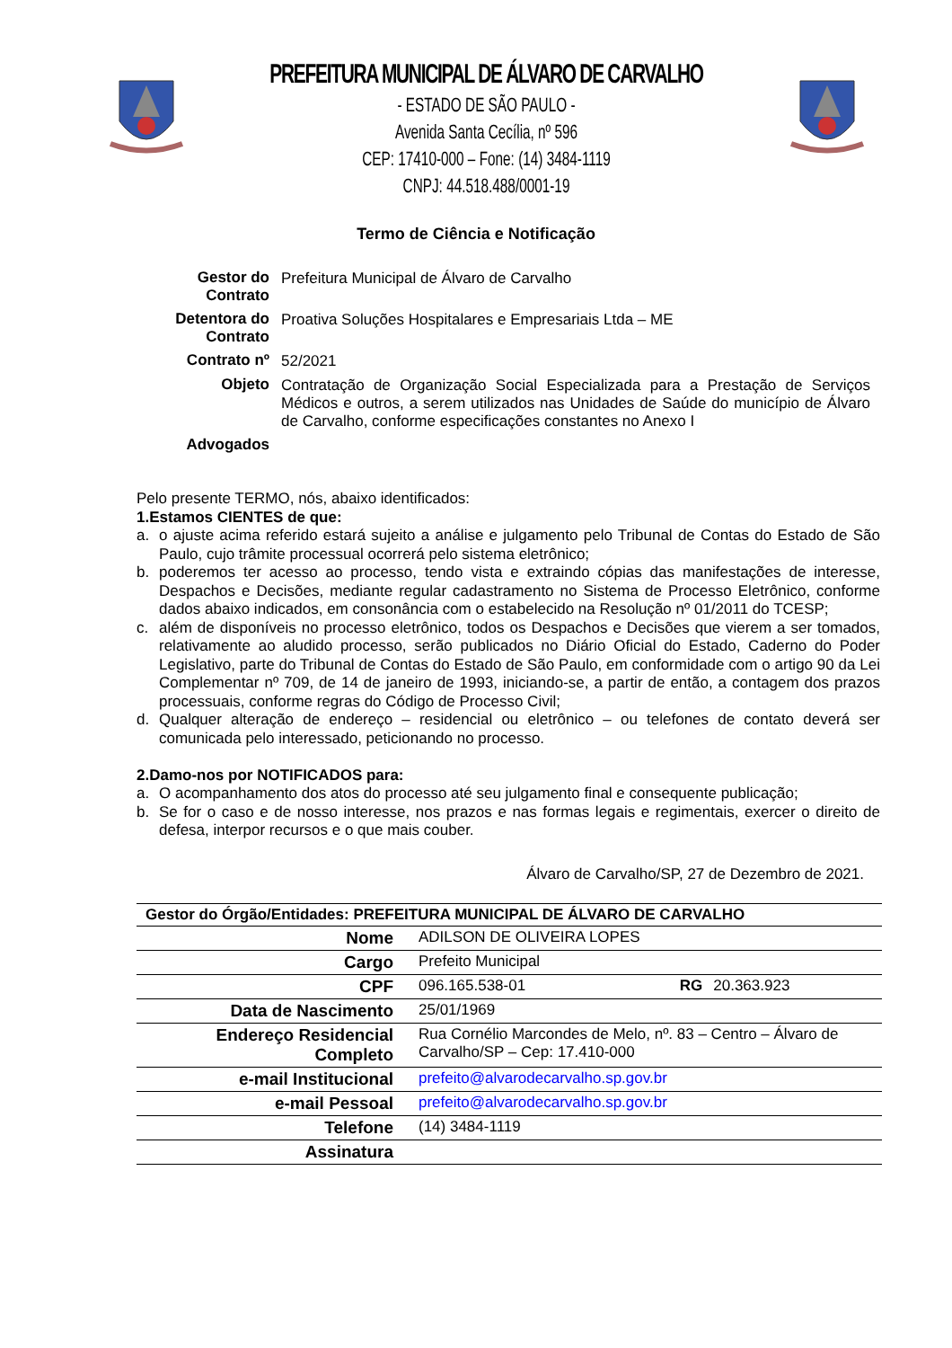PREFEITURA MUNICIPAL DE ÁLVARO DE CARVALHO
- ESTADO DE SÃO PAULO -
Avenida Santa Cecília, nº 596
CEP: 17410-000 – Fone: (14) 3484-1119
CNPJ: 44.518.488/0001-19
Termo de Ciência e Notificação
| Gestor do Contrato | Prefeitura Municipal de Álvaro de Carvalho |
| Detentora do Contrato | Proativa Soluções Hospitalares e Empresariais Ltda – ME |
| Contrato nº | 52/2021 |
| Objeto | Contratação de Organização Social Especializada para a Prestação de Serviços Médicos e outros, a serem utilizados nas Unidades de Saúde do município de Álvaro de Carvalho, conforme especificações constantes no Anexo I |
| Advogados | |
Pelo presente TERMO, nós, abaixo identificados:
1. Estamos CIENTES de que:
a. o ajuste acima referido estará sujeito a análise e julgamento pelo Tribunal de Contas do Estado de São Paulo, cujo trâmite processual ocorrerá pelo sistema eletrônico;
b. poderemos ter acesso ao processo, tendo vista e extraindo cópias das manifestações de interesse, Despachos e Decisões, mediante regular cadastramento no Sistema de Processo Eletrônico, conforme dados abaixo indicados, em consonância com o estabelecido na Resolução nº 01/2011 do TCESP;
c. além de disponíveis no processo eletrônico, todos os Despachos e Decisões que vierem a ser tomados, relativamente ao aludido processo, serão publicados no Diário Oficial do Estado, Caderno do Poder Legislativo, parte do Tribunal de Contas do Estado de São Paulo, em conformidade com o artigo 90 da Lei Complementar nº 709, de 14 de janeiro de 1993, iniciando-se, a partir de então, a contagem dos prazos processuais, conforme regras do Código de Processo Civil;
d. Qualquer alteração de endereço – residencial ou eletrônico – ou telefones de contato deverá ser comunicada pelo interessado, peticionando no processo.
2. Damo-nos por NOTIFICADOS para:
a. O acompanhamento dos atos do processo até seu julgamento final e consequente publicação;
b. Se for o caso e de nosso interesse, nos prazos e nas formas legais e regimentais, exercer o direito de defesa, interpor recursos e o que mais couber.
Álvaro de Carvalho/SP, 27 de Dezembro de 2021.
| Gestor do Órgão/Entidades: PREFEITURA MUNICIPAL DE ÁLVARO DE CARVALHO | | | |
| Nome | ADILSON DE OLIVEIRA LOPES | | |
| Cargo | Prefeito Municipal | | |
| CPF | 096.165.538-01 | RG | 20.363.923 |
| Data de Nascimento | 25/01/1969 | | |
| Endereço Residencial Completo | Rua Cornélio Marcondes de Melo, nº. 83 – Centro – Álvaro de Carvalho/SP – Cep: 17.410-000 | | |
| e-mail Institucional | prefeito@alvarodecarvalho.sp.gov.br | | |
| e-mail Pessoal | prefeito@alvarodecarvalho.sp.gov.br | | |
| Telefone | (14) 3484-1119 | | |
| Assinatura | | | |